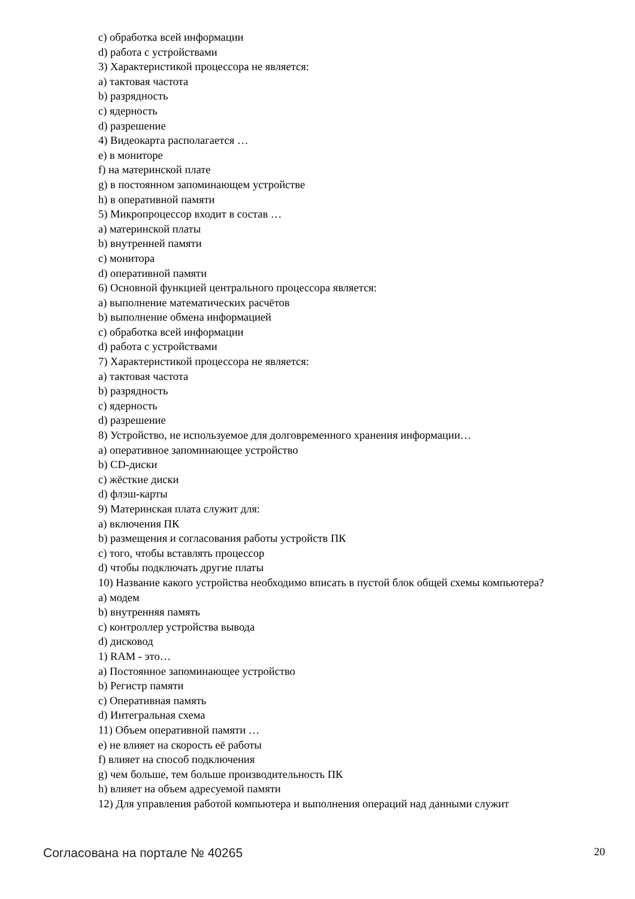c) обработка всей информации
d) работа с устройствами
3) Характеристикой процессора не является:
a) тактовая частота
b) разрядность
c) ядерность
d) разрешение
4) Видеокарта располагается …
e) в мониторе
f) на материнской плате
g) в постоянном запоминающем устройстве
h) в оперативной памяти
5) Микропроцессор входит в состав …
a) материнской платы
b) внутренней памяти
c) монитора
d) оперативной памяти
6) Основной функцией центрального процессора является:
a) выполнение математических расчётов
b) выполнение обмена информацией
c) обработка всей информации
d) работа с устройствами
7) Характеристикой процессора не является:
a) тактовая частота
b) разрядность
c) ядерность
d) разрешение
8) Устройство, не используемое для долговременного хранения информации…
a) оперативное запоминающее устройство
b) CD-диски
c) жёсткие диски
d) флэш-карты
9) Материнская плата служит для:
a) включения ПК
b) размещения и согласования работы устройств ПК
c) того, чтобы вставлять процессор
d) чтобы подключать другие платы
10) Название какого устройства необходимо вписать в пустой блок общей схемы компьютера?
a) модем
b) внутренняя память
c) контроллер устройства вывода
d) дисковод
1) RAM - это…
a) Постоянное запоминающее устройство
b) Регистр памяти
c) Оперативная память
d) Интегральная схема
11) Объем оперативной памяти …
e) не влияет на скорость её работы
f) влияет на способ подключения
g) чем больше, тем больше производительность ПК
h) влияет на объем адресуемой памяти
12) Для управления работой компьютера и выполнения операций над данными служит
Согласована на портале № 40265 20